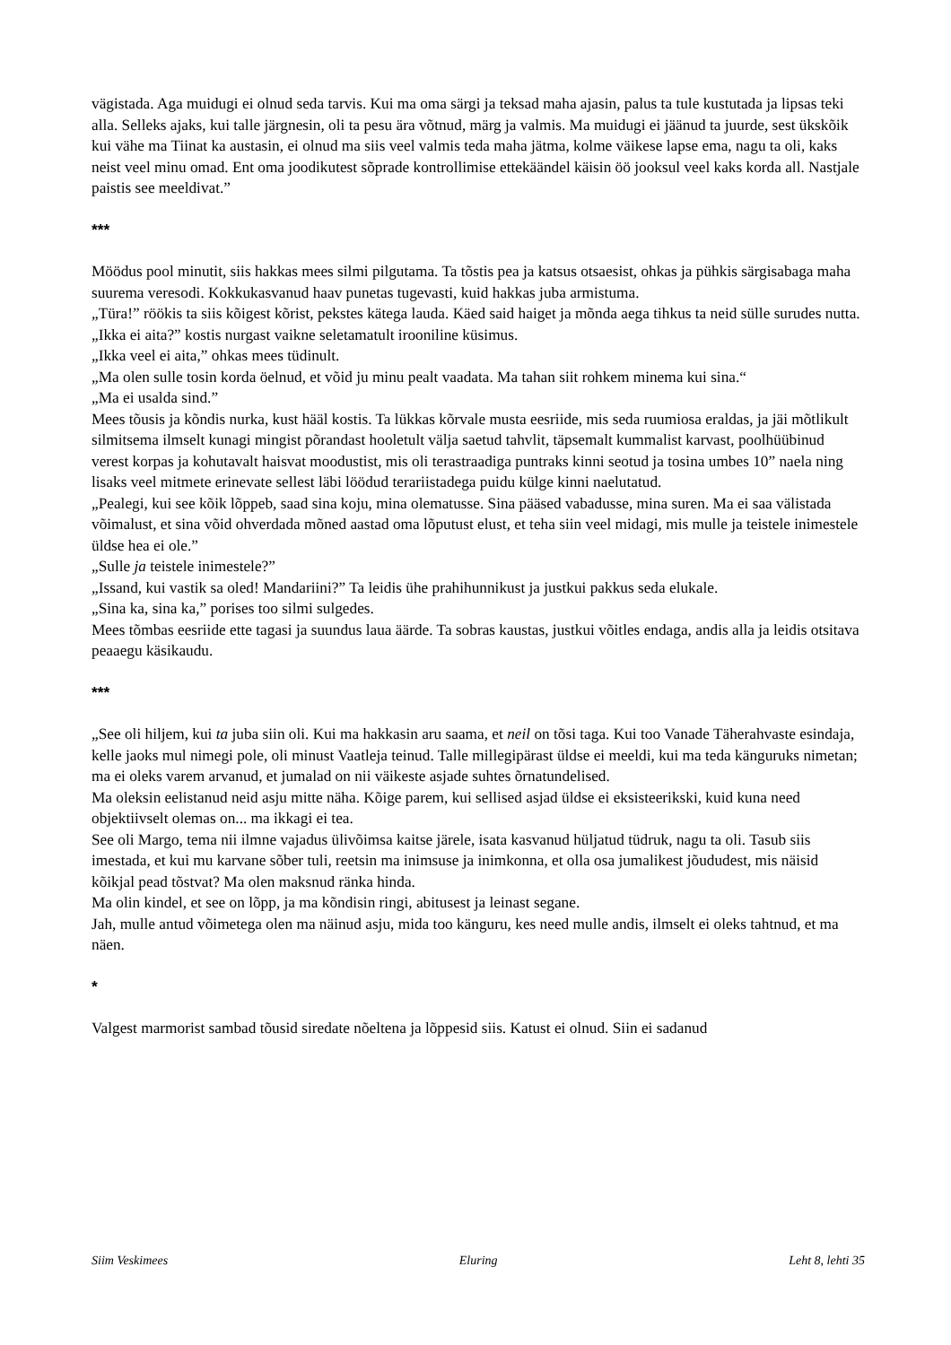vägistada. Aga muidugi ei olnud seda tarvis. Kui ma oma särgi ja teksad maha ajasin, palus ta tule kustutada ja lipsas teki alla. Selleks ajaks, kui talle järgnesin, oli ta pesu ära võtnud, märg ja valmis. Ma muidugi ei jäänud ta juurde, sest ükskõik kui vähe ma Tiinat ka austasin, ei olnud ma siis veel valmis teda maha jätma, kolme väikese lapse ema, nagu ta oli, kaks neist veel minu omad. Ent oma joodikutest sõprade kontrollimise ettekäändel käisin öö jooksul veel kaks korda all. Nastjale paistis see meeldivat.”
***
Möödus pool minutit, siis hakkas mees silmi pilgutama. Ta tõstis pea ja katsus otsaesist, ohkas ja pühkis särgisabaga maha suurema veresodi. Kokkukasvanud haav punetas tugevasti, kuid hakkas juba armistuma.
„Türa!” röökis ta siis kõigest kõrist, pekstes kätega lauda. Käed said haiget ja mõnda aega tihkus ta neid sülle surudes nutta.
„Ikka ei aita?” kostis nurgast vaikne seletamatult irooniline küsimus.
„Ikka veel ei aita,” ohkas mees tüdinult.
„Ma olen sulle tosin korda öelnud, et võid ju minu pealt vaadata. Ma tahan siit rohkem minema kui sina.“
„Ma ei usalda sind.”
Mees tõusis ja kõndis nurka, kust hääl kostis. Ta lükkas kõrvale musta eesriide, mis seda ruumiosa eraldas, ja jäi mõtlikult silmitsema ilmselt kunagi mingist põrandast hooletult välja saetud tahvlit, täpsemalt kummalist karvast, poolhüübinud verest korpas ja kohutavalt haisvat moodustist, mis oli terastraadiga puntraks kinni seotud ja tosina umbes 10” naela ning lisaks veel mitmete erinevate sellest läbi löödud terariistadega puidu külge kinni naelutatud.
„Pealegi, kui see kõik lõppeb, saad sina koju, mina olematusse. Sina pääsed vabadusse, mina suren. Ma ei saa välistada võimalust, et sina võid ohverdada mõned aastad oma lõputust elust, et teha siin veel midagi, mis mulle ja teistele inimestele üldse hea ei ole.”
„Sulle ja teistele inimestele?”
„Issand, kui vastik sa oled! Mandariini?” Ta leidis ühe prahihunnikust ja justkui pakkus seda elukale.
„Sina ka, sina ka,” porises too silmi sulgedes.
Mees tõmbas eesriide ette tagasi ja suundus laua äärde. Ta sobras kaustas, justkui võitles endaga, andis alla ja leidis otsitava peaaegu käsikaudu.
***
„See oli hiljem, kui ta juba siin oli. Kui ma hakkasin aru saama, et neil on tõsi taga. Kui too Vanade Täherahvaste esindaja, kelle jaoks mul nimegi pole, oli minust Vaatleja teinud. Talle millegipärast üldse ei meeldi, kui ma teda känguruks nimetan; ma ei oleks varem arvanud, et jumalad on nii väikeste asjade suhtes õrnatundelised.
Ma oleksin eelistanud neid asju mitte näha. Kõige parem, kui sellised asjad üldse ei eksisteerikski, kuid kuna need objektiivselt olemas on... ma ikkagi ei tea.
See oli Margo, tema nii ilmne vajadus ülivõimsa kaitse järele, isata kasvanud hüljatud tüdruk, nagu ta oli. Tasub siis imestada, et kui mu karvane sõber tuli, reetsin ma inimsuse ja inimkonna, et olla osa jumalikest jõududest, mis näisid kõikjal pead tõstvat? Ma olen maksnud ränka hinda.
Ma olin kindel, et see on lõpp, ja ma kõndisin ringi, abitusest ja leinast segane.
Jah, mulle antud võimetega olen ma näinud asju, mida too känguru, kes need mulle andis, ilmselt ei oleks tahtnud, et ma näen.
*
Valgest marmorist sambad tõusid siredate nõeltena ja lõppesid siis. Katust ei olnud. Siin ei sadanud
Siim Veskimees Eluring Leht 8, lehti 35